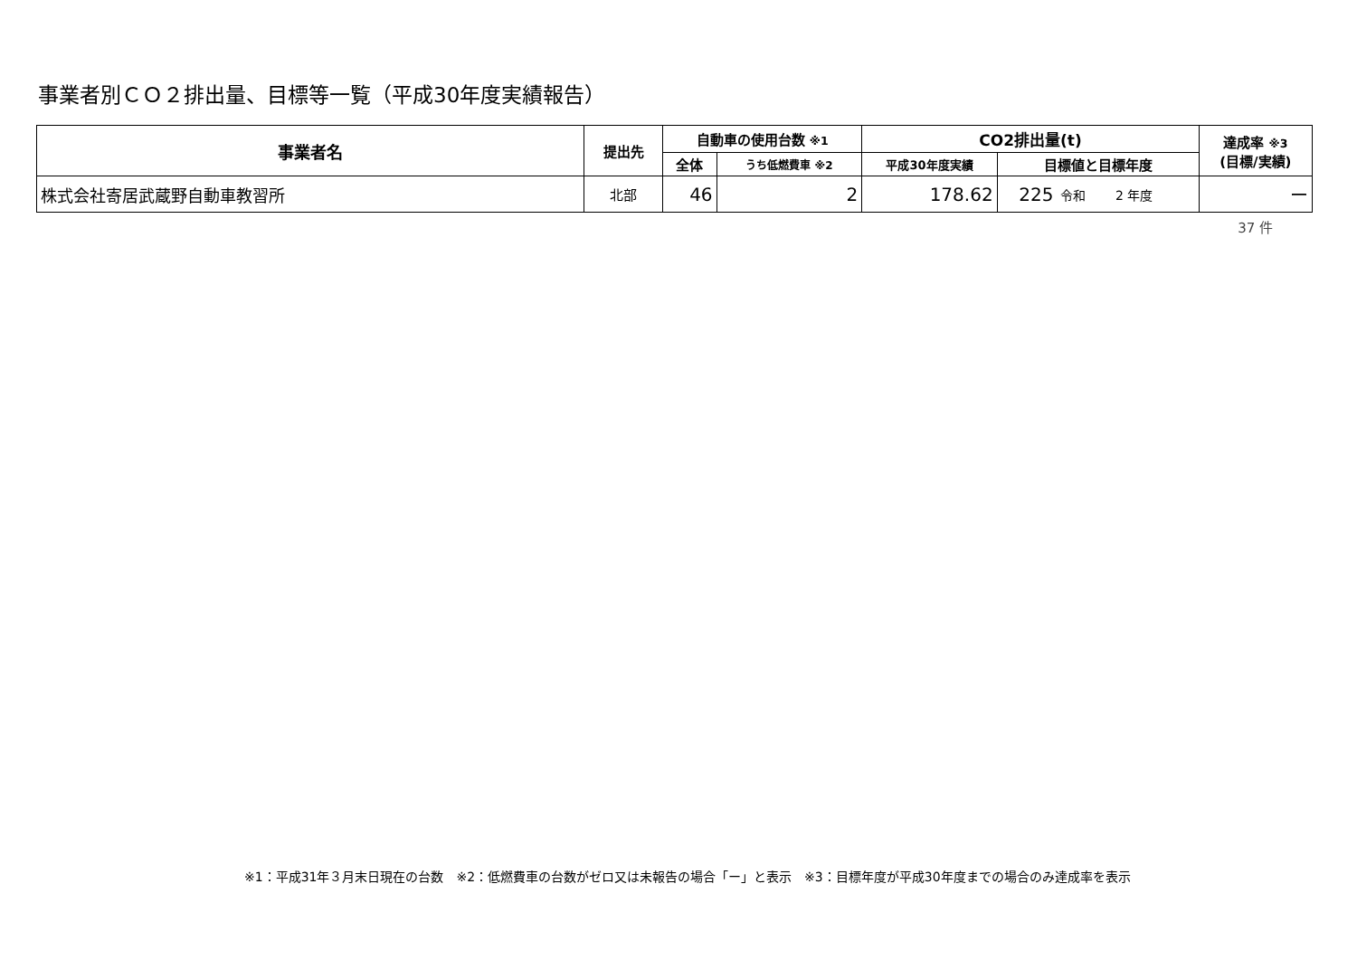事業者別ＣＯ２排出量、目標等一覧（平成30年度実績報告）
| 事業者名 | 提出先 | 自動車の使用台数 ※1 | | CO2排出量(t) | | | 達成率 ※3 (目標/実績) |
| --- | --- | --- | --- | --- | --- | --- | --- |
| | | 全体 | うち低燃費車 ※2 | 平成30年度実績 | 目標値と目標年度 | | |
| 株式会社寄居武蔵野自動車教習所 | 北部 | 46 | 2 | 178.62 | 225 | 令和 2 年度 | ー |
37 件
※1：平成31年３月末日現在の台数　※2：低燃費車の台数がゼロ又は未報告の場合「ー」と表示　※3：目標年度が平成30年度までの場合のみ達成率を表示